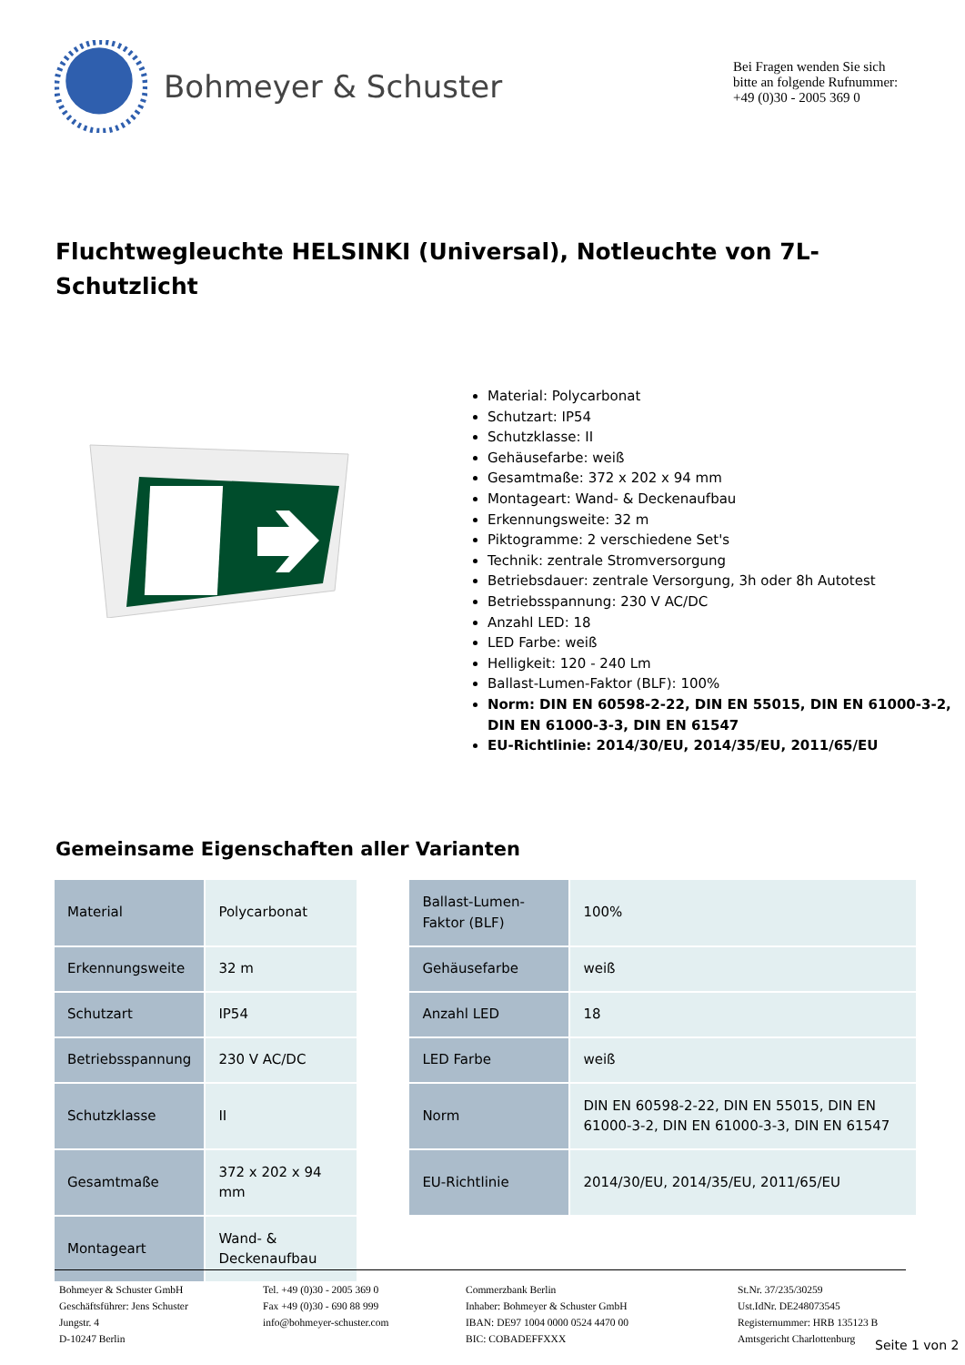Bohmeyer & Schuster
Bei Fragen wenden Sie sich bitte an folgende Rufnummer: +49 (0)30 - 2005 369 0
Fluchtwegleuchte HELSINKI (Universal), Notleuchte von 7L-Schutzlicht
Material: Polycarbonat
Schutzart: IP54
Schutzklasse: II
Gehäusefarbe: weiß
Gesamtmaße: 372 x 202 x 94 mm
Montageart: Wand- & Deckenaufbau
Erkennungsweite: 32 m
Piktogramme: 2 verschiedene Set's
Technik: zentrale Stromversorgung
Betriebsdauer: zentrale Versorgung, 3h oder 8h Autotest
Betriebsspannung: 230 V AC/DC
Anzahl LED: 18
LED Farbe: weiß
Helligkeit: 120 - 240 Lm
Ballast-Lumen-Faktor (BLF): 100%
Norm: DIN EN 60598-2-22, DIN EN 55015, DIN EN 61000-3-2, DIN EN 61000-3-3, DIN EN 61547
EU-Richtlinie: 2014/30/EU, 2014/35/EU, 2011/65/EU
Gemeinsame Eigenschaften aller Varianten
| Material | Polycarbonat |
| Erkennungsweite | 32 m |
| Schutzart | IP54 |
| Betriebsspannung | 230 V AC/DC |
| Schutzklasse | II |
| Gesamtmaße | 372 x 202 x 94 mm |
| Montageart | Wand- & Deckenaufbau |
| Ballast-Lumen-Faktor (BLF) | 100% |
| Gehäusefarbe | weiß |
| Anzahl LED | 18 |
| LED Farbe | weiß |
| Norm | DIN EN 60598-2-22, DIN EN 55015, DIN EN 61000-3-2, DIN EN 61000-3-3, DIN EN 61547 |
| EU-Richtlinie | 2014/30/EU, 2014/35/EU, 2011/65/EU |
Bohmeyer & Schuster GmbH
Geschäftsführer: Jens Schuster
Jungstr. 4
D-10247 Berlin
Tel. +49 (0)30 - 2005 369 0
Fax +49 (0)30 - 690 88 999
info@bohmeyer-schuster.com
Commerzbank Berlin
Inhaber: Bohmeyer & Schuster GmbH
IBAN: DE97 1004 0000 0524 4470 00
BIC: COBADEFFXXX
St.Nr. 37/235/30259
Ust.IdNr. DE248073545
Registernummer: HRB 135123 B
Amtsgericht Charlottenburg
Seite 1 von 2